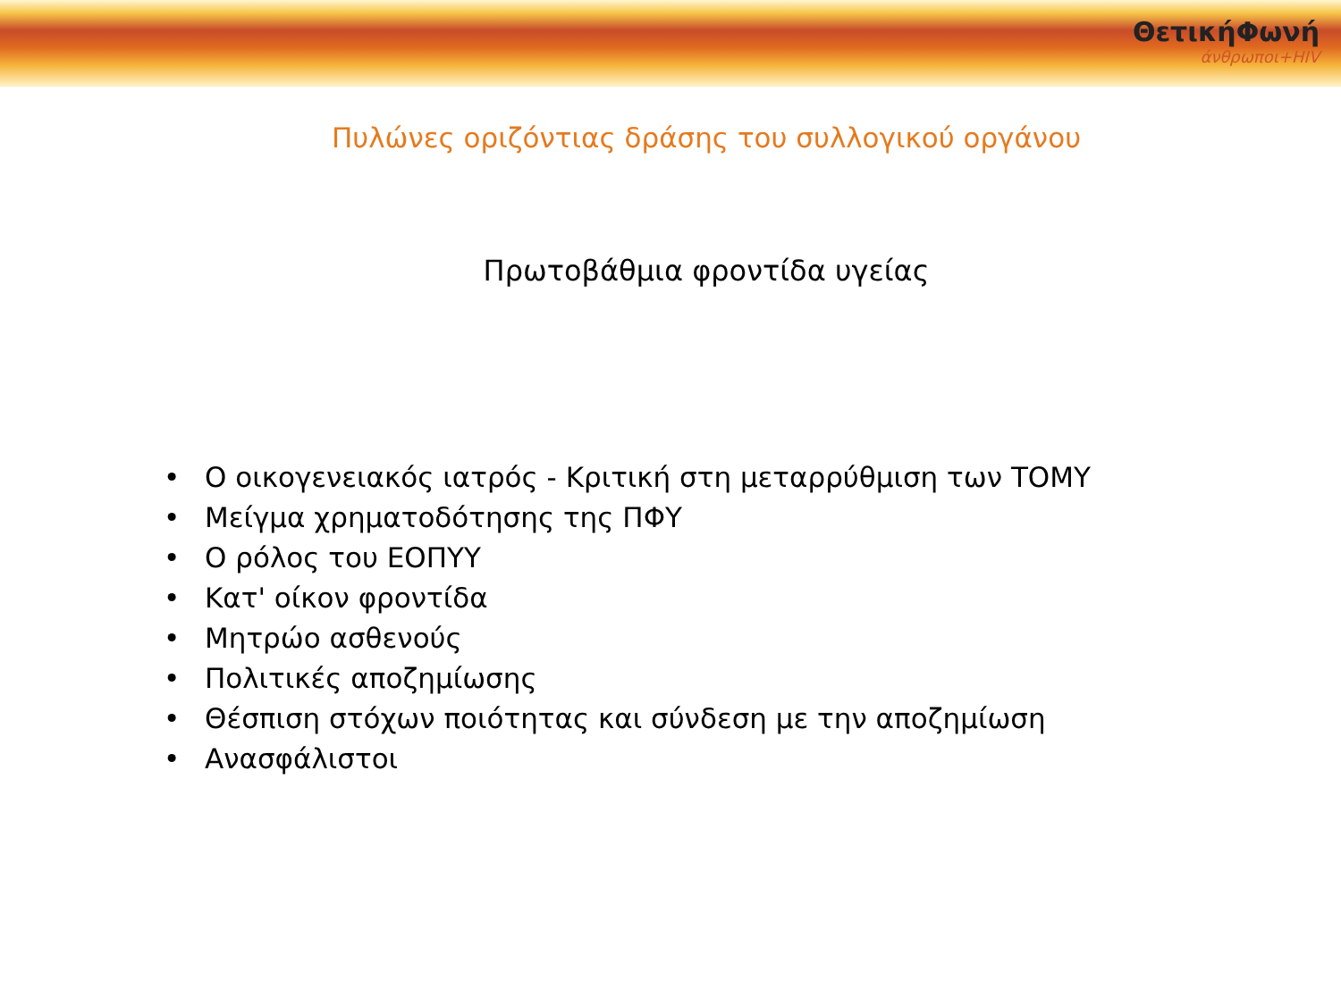ΘετικήΦωνή
άνθρωποι+HIV
Πυλώνες οριζόντιας δράσης του συλλογικού οργάνου
Πρωτοβάθμια φροντίδα υγείας
• Ο οικογενειακός ιατρός - Κριτική στη μεταρρύθμιση των ΤΟΜΥ
• Μείγμα χρηματοδότησης της ΠΦΥ
• Ο ρόλος του ΕΟΠΥΥ
• Κατ' οίκον φροντίδα
• Μητρώο ασθενούς
• Πολιτικές αποζημίωσης
• Θέσπιση στόχων ποιότητας και σύνδεση με την αποζημίωση
• Ανασφάλιστοι